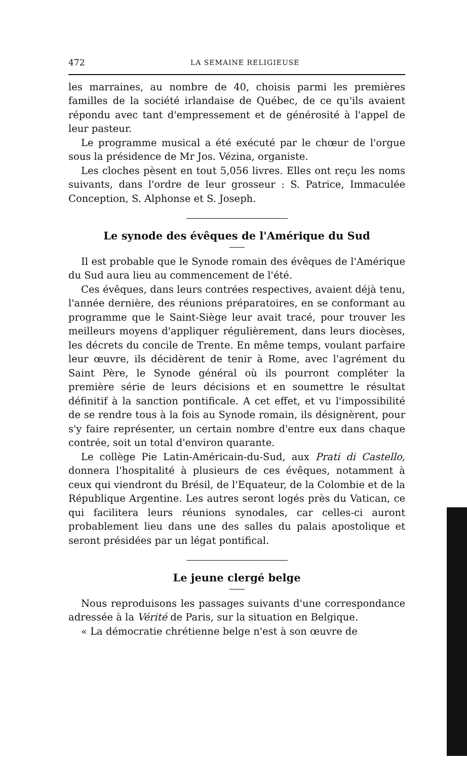472 LA SEMAINE RELIGIEUSE
les marraines, au nombre de 40, choisis parmi les premières familles de la société irlandaise de Québec, de ce qu'ils avaient répondu avec tant d'empressement et de générosité à l'appel de leur pasteur.
Le programme musical a été exécuté par le chœur de l'orgue sous la présidence de Mr Jos. Vézina, organiste.
Les cloches pèsent en tout 5,056 livres. Elles ont reçu les noms suivants, dans l'ordre de leur grosseur : S. Patrice, Immaculée Conception, S. Alphonse et S. Joseph.
Le synode des évêques de l'Amérique du Sud
Il est probable que le Synode romain des évêques de l'Amérique du Sud aura lieu au commencement de l'été.
Ces évêques, dans leurs contrées respectives, avaient déjà tenu, l'année dernière, des réunions préparatoires, en se conformant au programme que le Saint-Siège leur avait tracé, pour trouver les meilleurs moyens d'appliquer régulièrement, dans leurs diocèses, les décrets du concile de Trente. En même temps, voulant parfaire leur œuvre, ils décidèrent de tenir à Rome, avec l'agrément du Saint Père, le Synode général où ils pourront compléter la première série de leurs décisions et en soumettre le résultat définitif à la sanction pontificale. A cet effet, et vu l'impossibilité de se rendre tous à la fois au Synode romain, ils désignèrent, pour s'y faire représenter, un certain nombre d'entre eux dans chaque contrée, soit un total d'environ quarante.
Le collège Pie Latin-Américain-du-Sud, aux Prati di Castello, donnera l'hospitalité à plusieurs de ces évêques, notamment à ceux qui viendront du Brésil, de l'Equateur, de la Colombie et de la République Argentine. Les autres seront logés près du Vatican, ce qui facilitera leurs réunions synodales, car celles-ci auront probablement lieu dans une des salles du palais apostolique et seront présidées par un légat pontifical.
Le jeune clergé belge
Nous reproduisons les passages suivants d'une correspondance adressée à la Vérité de Paris, sur la situation en Belgique.
« La démocratie chrétienne belge n'est à son œuvre de